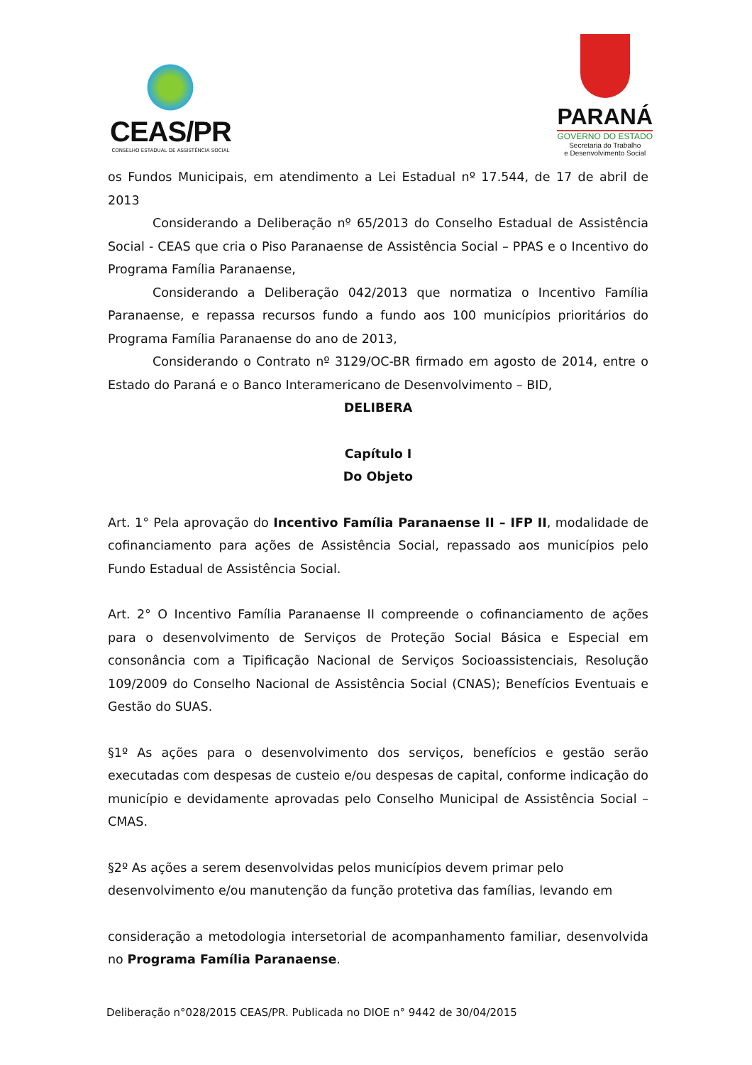CEAS/PR
CONSELHO ESTADUAL DE ASSISTÊNCIA SOCIAL
PARANÁ
GOVERNO DO ESTADO
Secretaria do Trabalho
e Desenvolvimento Social
os Fundos Municipais, em atendimento a Lei Estadual nº 17.544, de 17 de abril de 2013
Considerando a Deliberação nº 65/2013 do Conselho Estadual de Assistência Social - CEAS que cria o Piso Paranaense de Assistência Social – PPAS e o Incentivo do Programa Família Paranaense,
Considerando a Deliberação 042/2013 que normatiza o Incentivo Família Paranaense, e repassa recursos fundo a fundo aos 100 municípios prioritários do Programa Família Paranaense do ano de 2013,
Considerando o Contrato nº 3129/OC-BR firmado em agosto de 2014, entre o Estado do Paraná e o Banco Interamericano de Desenvolvimento – BID,
DELIBERA
Capítulo I
Do Objeto
Art. 1° Pela aprovação do Incentivo Família Paranaense II – IFP II, modalidade de cofinanciamento para ações de Assistência Social, repassado aos municípios pelo Fundo Estadual de Assistência Social.
Art. 2° O Incentivo Família Paranaense II compreende o cofinanciamento de ações para o desenvolvimento de Serviços de Proteção Social Básica e Especial em consonância com a Tipificação Nacional de Serviços Socioassistenciais, Resolução 109/2009 do Conselho Nacional de Assistência Social (CNAS); Benefícios Eventuais e Gestão do SUAS.
§1º As ações para o desenvolvimento dos serviços, benefícios e gestão serão executadas com despesas de custeio e/ou despesas de capital, conforme indicação do município e devidamente aprovadas pelo Conselho Municipal de Assistência Social – CMAS.
§2º As ações a serem desenvolvidas pelos municípios devem primar pelo desenvolvimento e/ou manutenção da função protetiva das famílias, levando em
consideração a metodologia intersetorial de acompanhamento familiar, desenvolvida no Programa Família Paranaense.
Deliberação n°028/2015 CEAS/PR. Publicada no DIOE n° 9442 de 30/04/2015